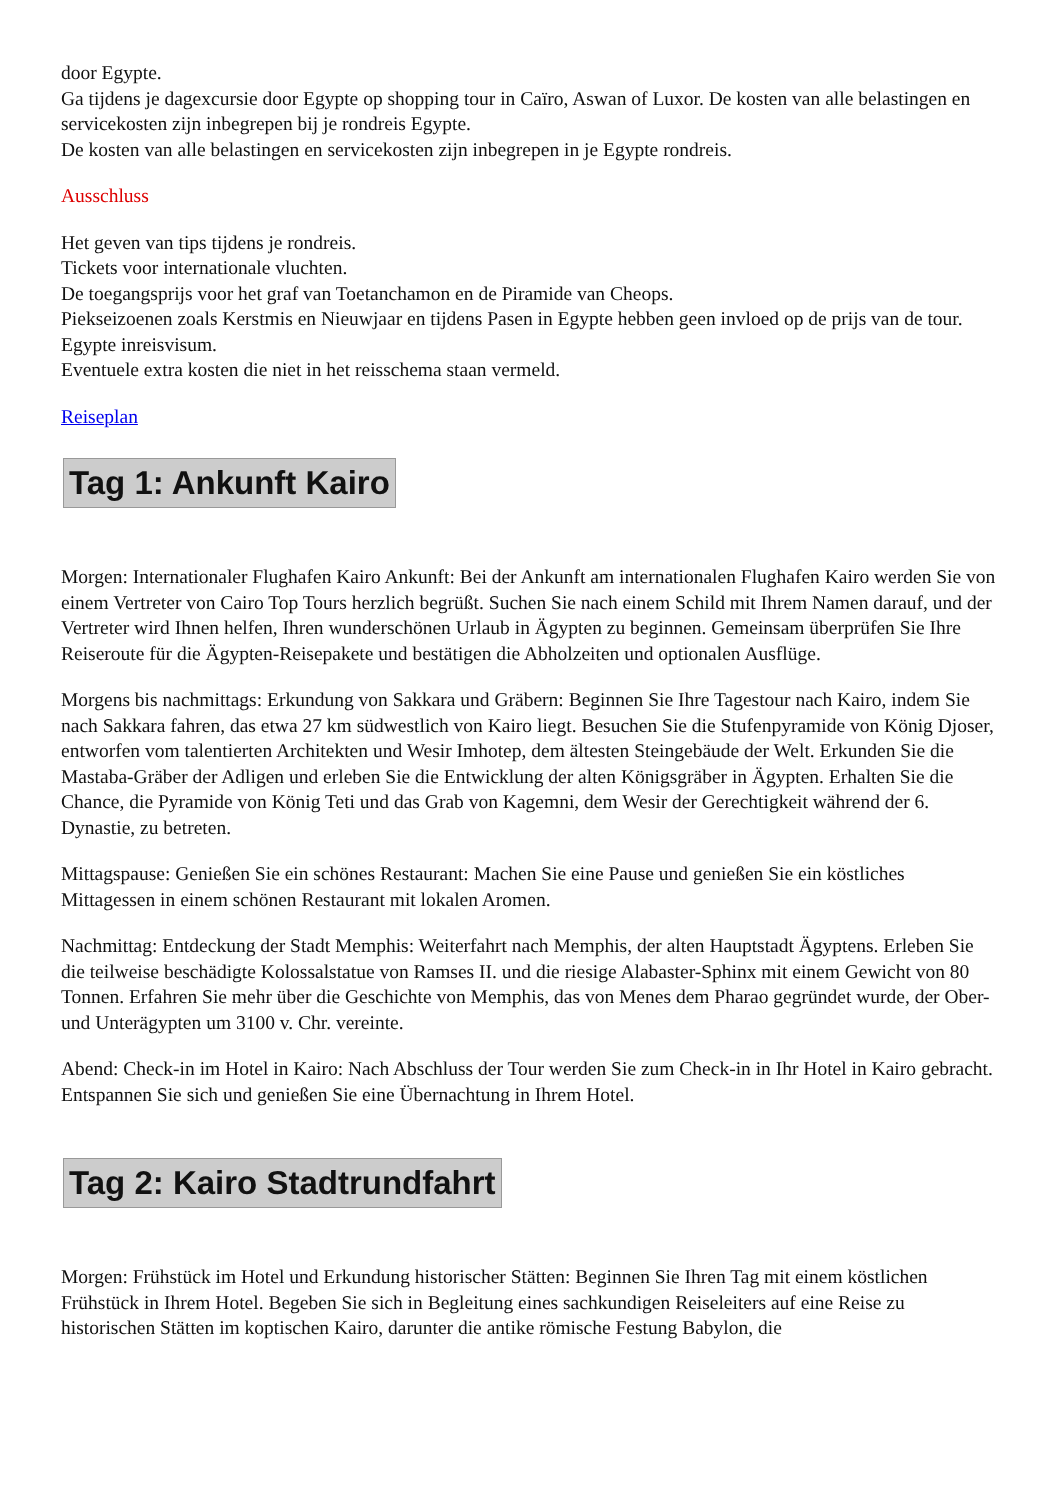door Egypte.
Ga tijdens je dagexcursie door Egypte op shopping tour in Caïro, Aswan of Luxor. De kosten van alle belastingen en servicekosten zijn inbegrepen bij je rondreis Egypte.
De kosten van alle belastingen en servicekosten zijn inbegrepen in je Egypte rondreis.
Ausschluss
Het geven van tips tijdens je rondreis.
Tickets voor internationale vluchten.
De toegangsprijs voor het graf van Toetanchamon en de Piramide van Cheops.
Piekseizoenen zoals Kerstmis en Nieuwjaar en tijdens Pasen in Egypte hebben geen invloed op de prijs van de tour.
Egypte inreisvisum.
Eventuele extra kosten die niet in het reisschema staan vermeld.
Reiseplan
Tag 1: Ankunft Kairo
Morgen: Internationaler Flughafen Kairo Ankunft: Bei der Ankunft am internationalen Flughafen Kairo werden Sie von einem Vertreter von Cairo Top Tours herzlich begrüßt. Suchen Sie nach einem Schild mit Ihrem Namen darauf, und der Vertreter wird Ihnen helfen, Ihren wunderschönen Urlaub in Ägypten zu beginnen. Gemeinsam überprüfen Sie Ihre Reiseroute für die Ägypten-Reisepakete und bestätigen die Abholzeiten und optionalen Ausflüge.
Morgens bis nachmittags: Erkundung von Sakkara und Gräbern: Beginnen Sie Ihre Tagestour nach Kairo, indem Sie nach Sakkara fahren, das etwa 27 km südwestlich von Kairo liegt. Besuchen Sie die Stufenpyramide von König Djoser, entworfen vom talentierten Architekten und Wesir Imhotep, dem ältesten Steingebäude der Welt. Erkunden Sie die Mastaba-Gräber der Adligen und erleben Sie die Entwicklung der alten Königsgräber in Ägypten. Erhalten Sie die Chance, die Pyramide von König Teti und das Grab von Kagemni, dem Wesir der Gerechtigkeit während der 6. Dynastie, zu betreten.
Mittagspause: Genießen Sie ein schönes Restaurant: Machen Sie eine Pause und genießen Sie ein köstliches Mittagessen in einem schönen Restaurant mit lokalen Aromen.
Nachmittag: Entdeckung der Stadt Memphis: Weiterfahrt nach Memphis, der alten Hauptstadt Ägyptens. Erleben Sie die teilweise beschädigte Kolossalstatue von Ramses II. und die riesige Alabaster-Sphinx mit einem Gewicht von 80 Tonnen. Erfahren Sie mehr über die Geschichte von Memphis, das von Menes dem Pharao gegründet wurde, der Ober- und Unterägypten um 3100 v. Chr. vereinte.
Abend: Check-in im Hotel in Kairo: Nach Abschluss der Tour werden Sie zum Check-in in Ihr Hotel in Kairo gebracht. Entspannen Sie sich und genießen Sie eine Übernachtung in Ihrem Hotel.
Tag 2: Kairo Stadtrundfahrt
Morgen: Frühstück im Hotel und Erkundung historischer Stätten: Beginnen Sie Ihren Tag mit einem köstlichen Frühstück in Ihrem Hotel. Begeben Sie sich in Begleitung eines sachkundigen Reiseleiters auf eine Reise zu historischen Stätten im koptischen Kairo, darunter die antike römische Festung Babylon, die